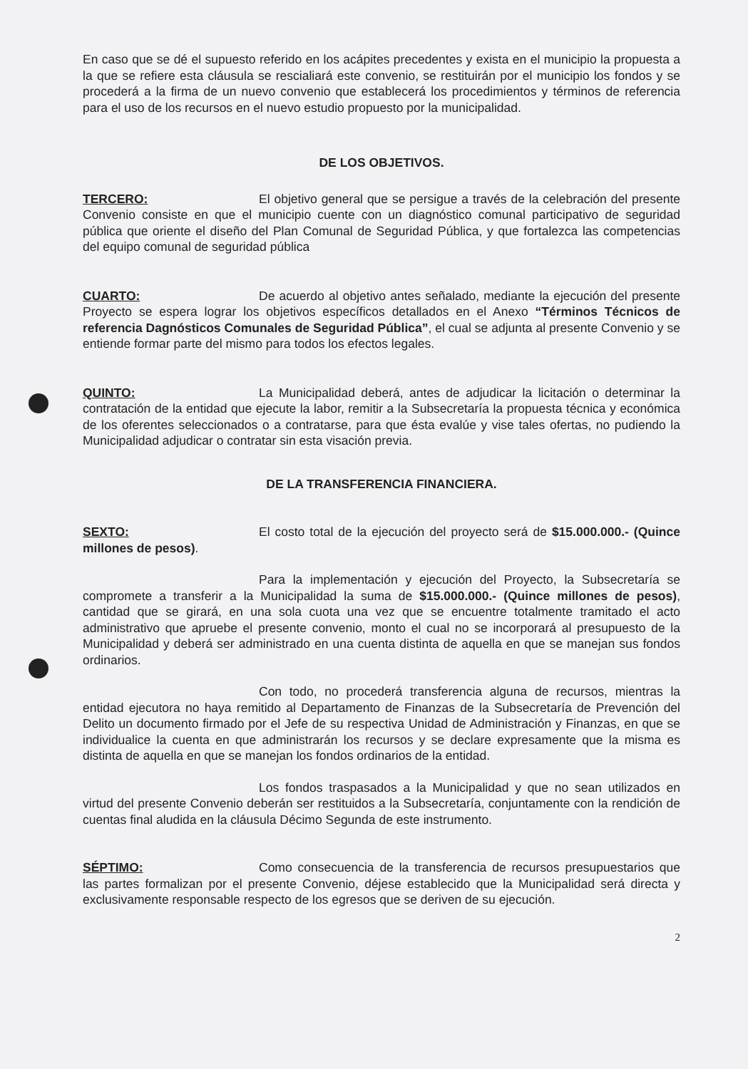En caso que se dé el supuesto referido en los acápites precedentes y exista en el municipio la propuesta a la que se refiere esta cláusula se rescialiará este convenio, se restituirán por el municipio los fondos y se procederá a la firma de un nuevo convenio que establecerá los procedimientos y términos de referencia para el uso de los recursos en el nuevo estudio propuesto por la municipalidad.
DE LOS OBJETIVOS.
TERCERO: El objetivo general que se persigue a través de la celebración del presente Convenio consiste en que el municipio cuente con un diagnóstico comunal participativo de seguridad pública que oriente el diseño del Plan Comunal de Seguridad Pública, y que fortalezca las competencias del equipo comunal de seguridad pública
CUARTO: De acuerdo al objetivo antes señalado, mediante la ejecución del presente Proyecto se espera lograr los objetivos específicos detallados en el Anexo “Términos Técnicos de referencia Dagnósticos Comunales de Seguridad Pública”, el cual se adjunta al presente Convenio y se entiende formar parte del mismo para todos los efectos legales.
QUINTO: La Municipalidad deberá, antes de adjudicar la licitación o determinar la contratación de la entidad que ejecute la labor, remitir a la Subsecretaría la propuesta técnica y económica de los oferentes seleccionados o a contratarse, para que ésta evalúe y vise tales ofertas, no pudiendo la Municipalidad adjudicar o contratar sin esta visación previa.
DE LA TRANSFERENCIA FINANCIERA.
SEXTO: El costo total de la ejecución del proyecto será de $15.000.000.- (Quince millones de pesos).
Para la implementación y ejecución del Proyecto, la Subsecretaría se compromete a transferir a la Municipalidad la suma de $15.000.000.- (Quince millones de pesos), cantidad que se girará, en una sola cuota una vez que se encuentre totalmente tramitado el acto administrativo que apruebe el presente convenio, monto el cual no se incorporará al presupuesto de la Municipalidad y deberá ser administrado en una cuenta distinta de aquella en que se manejan sus fondos ordinarios.
Con todo, no procederá transferencia alguna de recursos, mientras la entidad ejecutora no haya remitido al Departamento de Finanzas de la Subsecretaría de Prevención del Delito un documento firmado por el Jefe de su respectiva Unidad de Administración y Finanzas, en que se individualice la cuenta en que administrarán los recursos y se declare expresamente que la misma es distinta de aquella en que se manejan los fondos ordinarios de la entidad.
Los fondos traspasados a la Municipalidad y que no sean utilizados en virtud del presente Convenio deberán ser restituidos a la Subsecretaría, conjuntamente con la rendición de cuentas final aludida en la cláusula Décimo Segunda de este instrumento.
SÉPTIMO: Como consecuencia de la transferencia de recursos presupuestarios que las partes formalizan por el presente Convenio, déjese establecido que la Municipalidad será directa y exclusivamente responsable respecto de los egresos que se deriven de su ejecución.
2